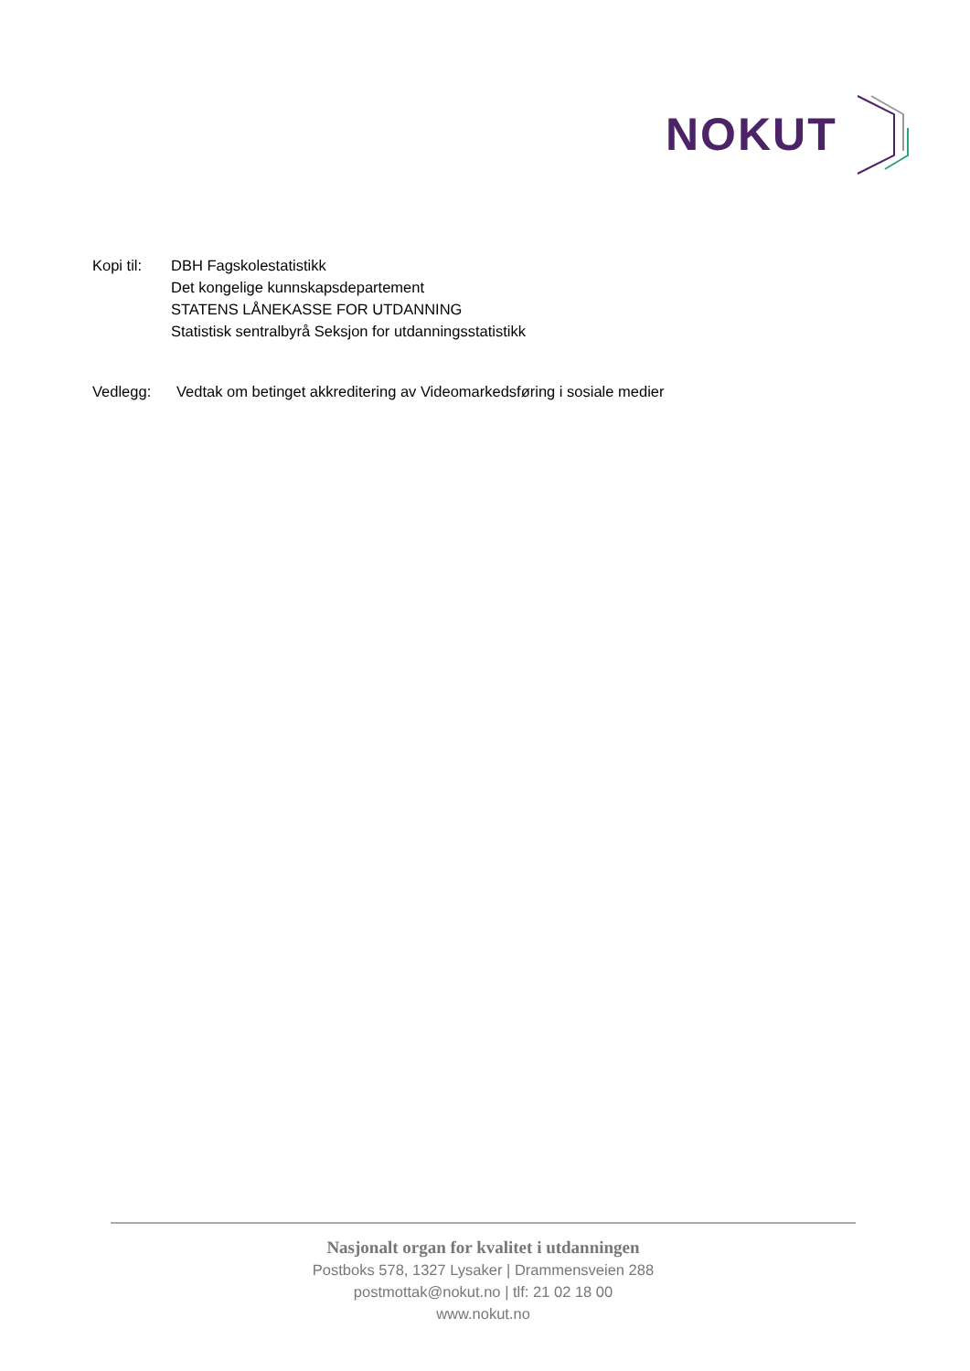NOKUT
Kopi til:
DBH Fagskolestatistikk
Det kongelige kunnskapsdepartement
STATENS LÅNEKASSE FOR UTDANNING
Statistisk sentralbyrå Seksjon for utdanningsstatistikk
Vedlegg: Vedtak om betinget akkreditering av Videomarkedsføring i sosiale medier
Nasjonalt organ for kvalitet i utdanningen
Postboks 578, 1327 Lysaker | Drammensveien 288
postmottak@nokut.no | tlf: 21 02 18 00
www.nokut.no